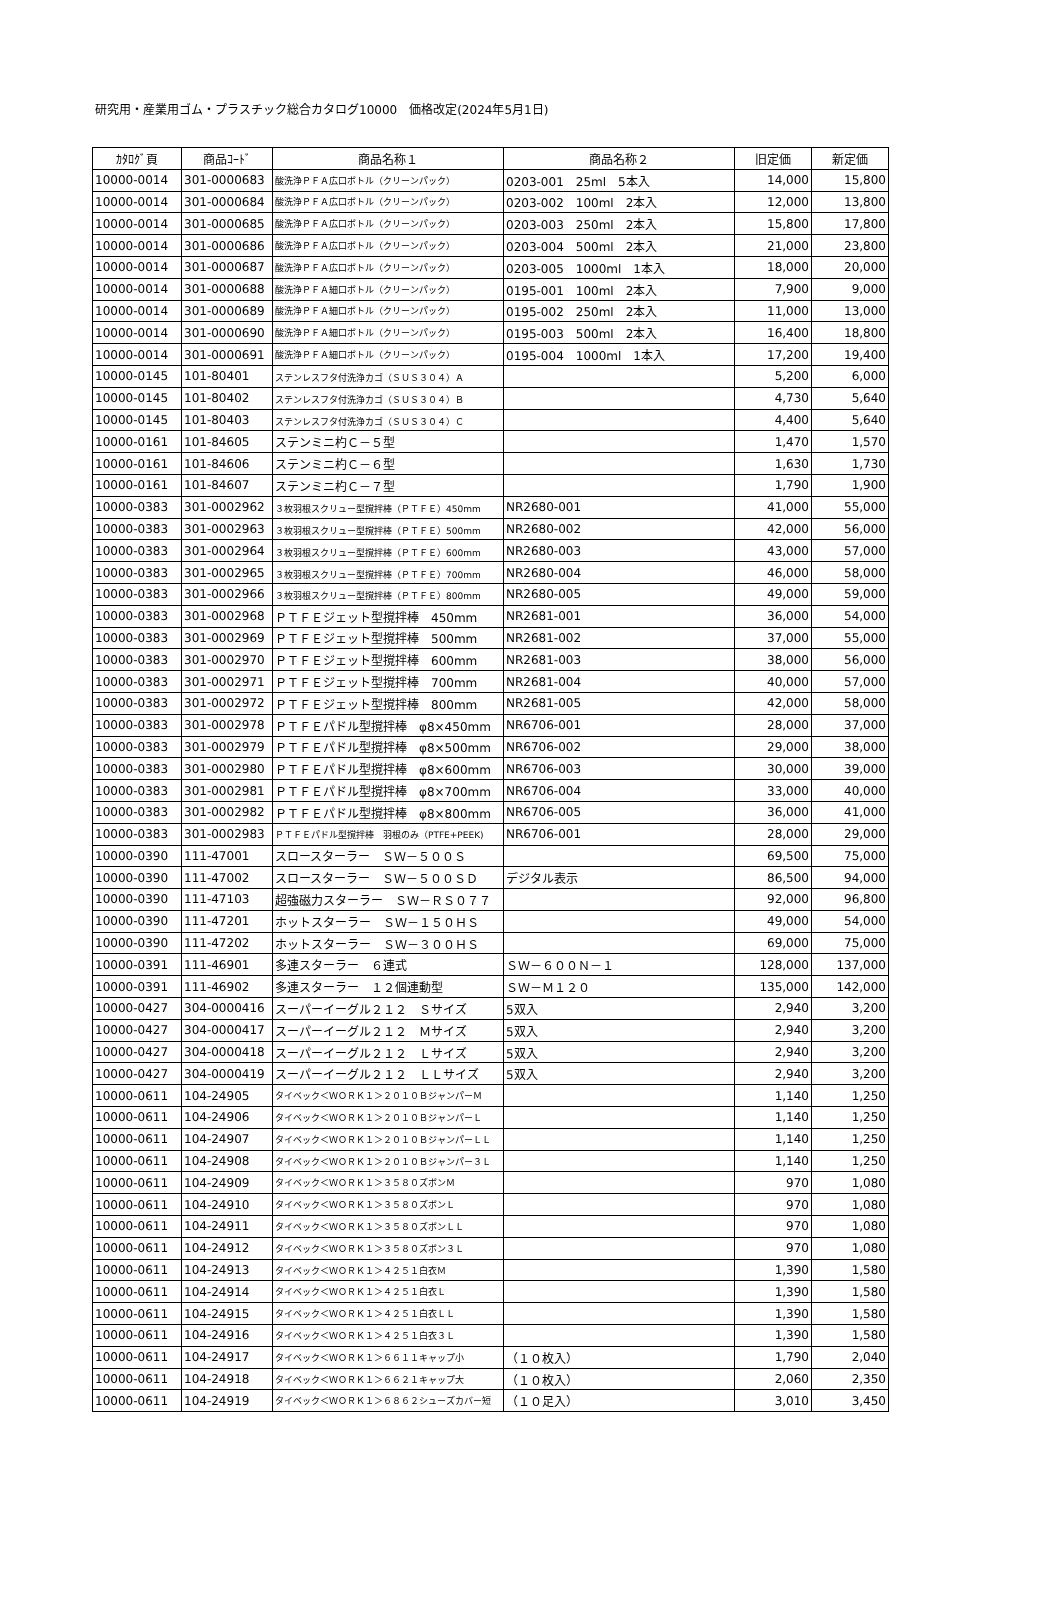研究用・産業用ゴム・プラスチック総合カタログ10000　価格改定(2024年5月1日)
| ｶﾀﾛｸﾞ頁 | 商品ｺｰﾄﾞ | 商品名称１ | 商品名称２ | 旧定価 | 新定価 |
| --- | --- | --- | --- | --- | --- |
| 10000-0014 | 301-0000683 | 酸洗浄ＰＦＡ広口ボトル（クリーンパック） | 0203-001 25ml 5本入 | 14,000 | 15,800 |
| 10000-0014 | 301-0000684 | 酸洗浄ＰＦＡ広口ボトル（クリーンパック） | 0203-002 100ml 2本入 | 12,000 | 13,800 |
| 10000-0014 | 301-0000685 | 酸洗浄ＰＦＡ広口ボトル（クリーンパック） | 0203-003 250ml 2本入 | 15,800 | 17,800 |
| 10000-0014 | 301-0000686 | 酸洗浄ＰＦＡ広口ボトル（クリーンパック） | 0203-004 500ml 2本入 | 21,000 | 23,800 |
| 10000-0014 | 301-0000687 | 酸洗浄ＰＦＡ広口ボトル（クリーンパック） | 0203-005 1000ml 1本入 | 18,000 | 20,000 |
| 10000-0014 | 301-0000688 | 酸洗浄ＰＦＡ細口ボトル（クリーンパック） | 0195-001 100ml 2本入 | 7,900 | 9,000 |
| 10000-0014 | 301-0000689 | 酸洗浄ＰＦＡ細口ボトル（クリーンパック） | 0195-002 250ml 2本入 | 11,000 | 13,000 |
| 10000-0014 | 301-0000690 | 酸洗浄ＰＦＡ細口ボトル（クリーンパック） | 0195-003 500ml 2本入 | 16,400 | 18,800 |
| 10000-0014 | 301-0000691 | 酸洗浄ＰＦＡ細口ボトル（クリーンパック） | 0195-004 1000ml 1本入 | 17,200 | 19,400 |
| 10000-0145 | 101-80401 | ステンレスフタ付洗浄カゴ（ＳＵＳ３０４）Ａ | | 5,200 | 6,000 |
| 10000-0145 | 101-80402 | ステンレスフタ付洗浄カゴ（ＳＵＳ３０４）Ｂ | | 4,730 | 5,640 |
| 10000-0145 | 101-80403 | ステンレスフタ付洗浄カゴ（ＳＵＳ３０４）Ｃ | | 4,400 | 5,640 |
| 10000-0161 | 101-84605 | ステンミニ杓Ｃ－５型 | | 1,470 | 1,570 |
| 10000-0161 | 101-84606 | ステンミニ杓Ｃ－６型 | | 1,630 | 1,730 |
| 10000-0161 | 101-84607 | ステンミニ杓Ｃ－７型 | | 1,790 | 1,900 |
| 10000-0383 | 301-0002962 | ３枚羽根スクリュー型撹拌棒（ＰＴＦＥ）450mm | NR2680-001 | 41,000 | 55,000 |
| 10000-0383 | 301-0002963 | ３枚羽根スクリュー型撹拌棒（ＰＴＦＥ）500mm | NR2680-002 | 42,000 | 56,000 |
| 10000-0383 | 301-0002964 | ３枚羽根スクリュー型撹拌棒（ＰＴＦＥ）600mm | NR2680-003 | 43,000 | 57,000 |
| 10000-0383 | 301-0002965 | ３枚羽根スクリュー型撹拌棒（ＰＴＦＥ）700mm | NR2680-004 | 46,000 | 58,000 |
| 10000-0383 | 301-0002966 | ３枚羽根スクリュー型撹拌棒（ＰＴＦＥ）800mm | NR2680-005 | 49,000 | 59,000 |
| 10000-0383 | 301-0002968 | ＰＴＦＥジェット型撹拌棒 450mm | NR2681-001 | 36,000 | 54,000 |
| 10000-0383 | 301-0002969 | ＰＴＦＥジェット型撹拌棒 500mm | NR2681-002 | 37,000 | 55,000 |
| 10000-0383 | 301-0002970 | ＰＴＦＥジェット型撹拌棒 600mm | NR2681-003 | 38,000 | 56,000 |
| 10000-0383 | 301-0002971 | ＰＴＦＥジェット型撹拌棒 700mm | NR2681-004 | 40,000 | 57,000 |
| 10000-0383 | 301-0002972 | ＰＴＦＥジェット型撹拌棒 800mm | NR2681-005 | 42,000 | 58,000 |
| 10000-0383 | 301-0002978 | ＰＴＦＥパドル型撹拌棒 φ8×450mm | NR6706-001 | 28,000 | 37,000 |
| 10000-0383 | 301-0002979 | ＰＴＦＥパドル型撹拌棒 φ8×500mm | NR6706-002 | 29,000 | 38,000 |
| 10000-0383 | 301-0002980 | ＰＴＦＥパドル型撹拌棒 φ8×600mm | NR6706-003 | 30,000 | 39,000 |
| 10000-0383 | 301-0002981 | ＰＴＦＥパドル型撹拌棒 φ8×700mm | NR6706-004 | 33,000 | 40,000 |
| 10000-0383 | 301-0002982 | ＰＴＦＥパドル型撹拌棒 φ8×800mm | NR6706-005 | 36,000 | 41,000 |
| 10000-0383 | 301-0002983 | ＰＴＦＥパドル型撹拌棒 羽根のみ（PTFE+PEEK) | NR6706-001 | 28,000 | 29,000 |
| 10000-0390 | 111-47001 | スロースターラー ＳＷ－５００Ｓ | | 69,500 | 75,000 |
| 10000-0390 | 111-47002 | スロースターラー ＳＷ－５００ＳＤ | デジタル表示 | 86,500 | 94,000 |
| 10000-0390 | 111-47103 | 超強磁力スターラー ＳＷ－ＲＳ０７７ | | 92,000 | 96,800 |
| 10000-0390 | 111-47201 | ホットスターラー ＳＷ－１５０ＨＳ | | 49,000 | 54,000 |
| 10000-0390 | 111-47202 | ホットスターラー ＳＷ－３００ＨＳ | | 69,000 | 75,000 |
| 10000-0391 | 111-46901 | 多連スターラー ６連式 | ＳＷ－６００Ｎ－１ | 128,000 | 137,000 |
| 10000-0391 | 111-46902 | 多連スターラー １２個連動型 | ＳＷ－Ｍ１２０ | 135,000 | 142,000 |
| 10000-0427 | 304-0000416 | スーパーイーグル２１２ Ｓサイズ | 5双入 | 2,940 | 3,200 |
| 10000-0427 | 304-0000417 | スーパーイーグル２１２ Ｍサイズ | 5双入 | 2,940 | 3,200 |
| 10000-0427 | 304-0000418 | スーパーイーグル２１２ Ｌサイズ | 5双入 | 2,940 | 3,200 |
| 10000-0427 | 304-0000419 | スーパーイーグル２１２ ＬＬサイズ | 5双入 | 2,940 | 3,200 |
| 10000-0611 | 104-24905 | タイベック＜ＷＯＲＫ１＞２０１０ＢジャンパーＭ | | 1,140 | 1,250 |
| 10000-0611 | 104-24906 | タイベック＜ＷＯＲＫ１＞２０１０ＢジャンパーＬ | | 1,140 | 1,250 |
| 10000-0611 | 104-24907 | タイベック＜ＷＯＲＫ１＞２０１０ＢジャンパーＬＬ | | 1,140 | 1,250 |
| 10000-0611 | 104-24908 | タイベック＜ＷＯＲＫ１＞２０１０Ｂジャンパー３Ｌ | | 1,140 | 1,250 |
| 10000-0611 | 104-24909 | タイベック＜ＷＯＲＫ１＞３５８０ズボンＭ | | 970 | 1,080 |
| 10000-0611 | 104-24910 | タイベック＜ＷＯＲＫ１＞３５８０ズボンＬ | | 970 | 1,080 |
| 10000-0611 | 104-24911 | タイベック＜ＷＯＲＫ１＞３５８０ズボンＬＬ | | 970 | 1,080 |
| 10000-0611 | 104-24912 | タイベック＜ＷＯＲＫ１＞３５８０ズボン３Ｌ | | 970 | 1,080 |
| 10000-0611 | 104-24913 | タイベック＜ＷＯＲＫ１＞４２５１白衣Ｍ | | 1,390 | 1,580 |
| 10000-0611 | 104-24914 | タイベック＜ＷＯＲＫ１＞４２５１白衣Ｌ | | 1,390 | 1,580 |
| 10000-0611 | 104-24915 | タイベック＜ＷＯＲＫ１＞４２５１白衣ＬＬ | | 1,390 | 1,580 |
| 10000-0611 | 104-24916 | タイベック＜ＷＯＲＫ１＞４２５１白衣３Ｌ | | 1,390 | 1,580 |
| 10000-0611 | 104-24917 | タイベック＜ＷＯＲＫ１＞６６１１キャップ小 | （１０枚入） | 1,790 | 2,040 |
| 10000-0611 | 104-24918 | タイベック＜ＷＯＲＫ１＞６６２１キャップ大 | （１０枚入） | 2,060 | 2,350 |
| 10000-0611 | 104-24919 | タイベック＜ＷＯＲＫ１＞６８６２シューズカバー短 | （１０足入） | 3,010 | 3,450 |